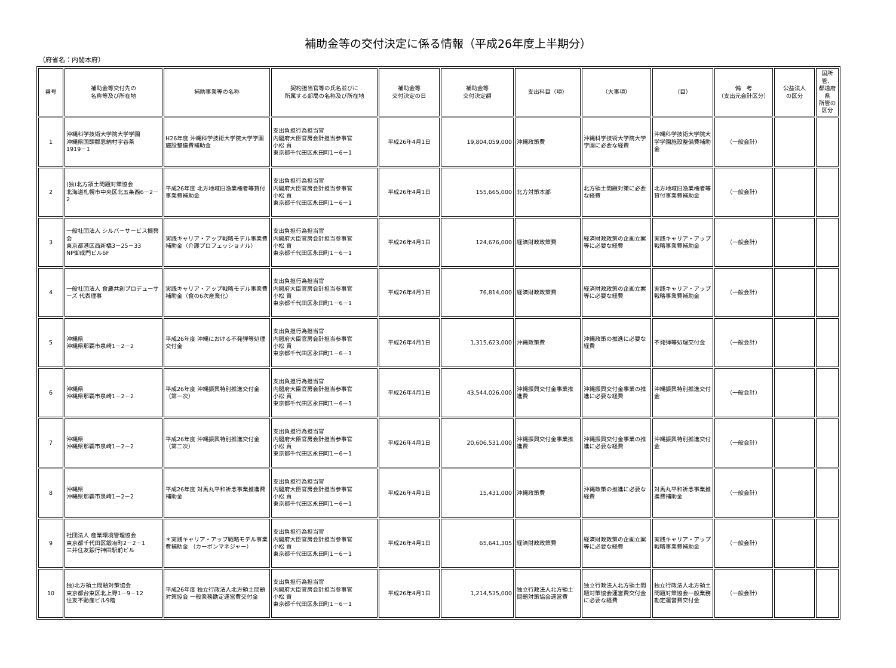補助金等の交付決定に係る情報（平成26年度上半期分）
（府省名：内閣本府）
| 番号 | 補助金等交付先の 名称等及び所在地 | 補助事業等の名称 | 契約担当官等の氏名並びに 所属する部局の名称及び所在地 | 補助金等 交付決定の日 | 補助金等 交付決定額 | 支出科目（項） | （大事項） | （目） | 備 考 （支出元会計区分） | 公益法人 の区分 | 国所管、 都道府県 所管の区分 |
| --- | --- | --- | --- | --- | --- | --- | --- | --- | --- | --- | --- |
| 1 | 沖縄科学技術大学院大学学園 沖縄県国頭郡恩納村字谷茶 1919－1 | H26年度 沖縄科学技術大学院大学学園施設整備費補助金 | 支出負担行為担当官 内閣府大臣官房会計担当参事官 小松 貢 東京都千代田区永田町1－6－1 | 平成26年4月1日 | 19,804,059,000 | 沖縄政策費 | 沖縄科学技術大学院大学学園に必要な経費 | 沖縄科学技術大学院大学学園施設整備費補助金 | （一般会計） | | |
| 2 | (独)北方領土問題対策協会 北海道札幌市中央区北五条西6－2－2 | 平成26年度 北方地域旧漁業権者等貸付事業費補助金 | 支出負担行為担当官 内閣府大臣官房会計担当参事官 小松 貢 東京都千代田区永田町1－6－1 | 平成26年4月1日 | 155,665,000 | 北方対策本部 | 北方領土問題対策に必要な経費 | 北方地域旧漁業権者等貸付事業費補助金 | （一般会計） | | |
| 3 | 一般社団法人 シルバーサービス振興会 東京都港区西新橋3－25－33 NP御成門ビル6F | 実践キャリア・アップ戦略モデル事業費補助金（介護プロフェッショナル） | 支出負担行為担当官 内閣府大臣官房会計担当参事官 小松 貢 東京都千代田区永田町1－6－1 | 平成26年4月1日 | 124,676,000 | 経済財政政策費 | 経済財政政策の企画立案等に必要な経費 | 実践キャリア・アップ戦略事業費補助金 | （一般会計） | | |
| 4 | 一般社団法人 食農共創プロデューサーズ 代表理事 | 実践キャリア・アップ戦略モデル事業費補助金（食の6次産業化） | 支出負担行為担当官 内閣府大臣官房会計担当参事官 小松 貢 東京都千代田区永田町1－6－1 | 平成26年4月1日 | 76,814,000 | 経済財政政策費 | 経済財政政策の企画立案等に必要な経費 | 実践キャリア・アップ戦略事業費補助金 | （一般会計） | | |
| 5 | 沖縄県 沖縄県那覇市泉崎1－2－2 | 平成26年度 沖縄における不発弾等処理交付金 | 支出負担行為担当官 内閣府大臣官房会計担当参事官 小松 貢 東京都千代田区永田町1－6－1 | 平成26年4月1日 | 1,315,623,000 | 沖縄政策費 | 沖縄政策の推進に必要な経費 | 不発弾等処理交付金 | （一般会計） | | |
| 6 | 沖縄県 沖縄県那覇市泉崎1－2－2 | 平成26年度 沖縄振興特別推進交付金 （第一次） | 支出負担行為担当官 内閣府大臣官房会計担当参事官 小松 貢 東京都千代田区永田町1－6－1 | 平成26年4月1日 | 43,544,026,000 | 沖縄振興交付金事業推進費 | 沖縄振興交付金事業の推進に必要な経費 | 沖縄振興特別推進交付金 | （一般会計） | | |
| 7 | 沖縄県 沖縄県那覇市泉崎1－2－2 | 平成26年度 沖縄振興特別推進交付金 （第二次） | 支出負担行為担当官 内閣府大臣官房会計担当参事官 小松 貢 東京都千代田区永田町1－6－1 | 平成26年4月1日 | 20,606,531,000 | 沖縄振興交付金事業推進費 | 沖縄振興交付金事業の推進に必要な経費 | 沖縄振興特別推進交付金 | （一般会計） | | |
| 8 | 沖縄県 沖縄県那覇市泉崎1－2－2 | 平成26年度 対馬丸平和祈念事業推進費補助金 | 支出負担行為担当官 内閣府大臣官房会計担当参事官 小松 貢 東京都千代田区永田町1－6－1 | 平成26年4月1日 | 15,431,000 | 沖縄政策費 | 沖縄政策の推進に必要な経費 | 対馬丸平和祈念事業推進費補助金 | （一般会計） | | |
| 9 | 社団法人 産業環境管理協会 東京都千代田区鍛冶町2－2－1 三井住友銀行神田駅前ビル | ＊実践キャリア・アップ戦略モデル事業費補助金 （カーボンマネジャー） | 支出負担行為担当官 内閣府大臣官房会計担当参事官 小松 貢 東京都千代田区永田町1－6－1 | 平成26年4月1日 | 65,641,305 | 経済財政政策費 | 経済財政政策の企画立案等に必要な経費 | 実践キャリア・アップ戦略事業費補助金 | （一般会計） | | |
| 10 | 独)北方領土問題対策協会 東京都台東区北上野1－9－12 住友不動産ビル9階 | 平成26年度 独立行政法人北方領土問題対策協会 一般業務勘定運営費交付金 | 支出負担行為担当官 内閣府大臣官房会計担当参事官 小松 貢 東京都千代田区永田町1－6－1 | 平成26年4月1日 | 1,214,535,000 | 独立行政法人北方領土問題対策協会運営費 | 独立行政法人北方領土問題対策協会運営費交付金に必要な経費 | 独立行政法人北方領土問題対策協会一般業務勘定運営費交付金 | （一般会計） | | |